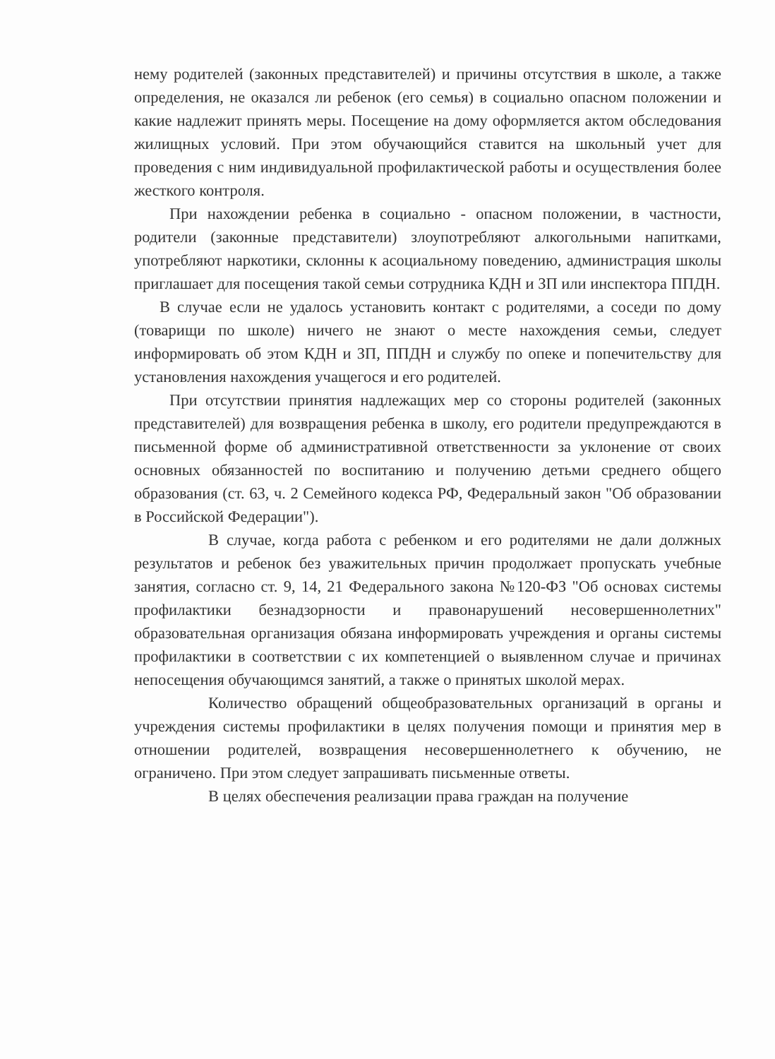нему родителей (законных представителей) и причины отсутствия в школе, а также определения, не оказался ли ребенок (его семья) в социально опасном положении и какие надлежит принять меры. Посещение на дому оформляется актом обследования жилищных условий. При этом обучающийся ставится на школьный учет для проведения с ним индивидуальной профилактической работы и осуществления более жесткого контроля.
При нахождении ребенка в социально - опасном положении, в частности, родители (законные представители) злоупотребляют алкогольными напитками, употребляют наркотики, склонны к асоциальному поведению, администрация школы приглашает для посещения такой семьи сотрудника КДН и ЗП или инспектора ППДН.
В случае если не удалось установить контакт с родителями, а соседи по дому (товарищи по школе) ничего не знают о месте нахождения семьи, следует информировать об этом КДН и ЗП, ППДН и службу по опеке и попечительству для установления нахождения учащегося и его родителей.
При отсутствии принятия надлежащих мер со стороны родителей (законных представителей) для возвращения ребенка в школу, его родители предупреждаются в письменной форме об административной ответственности за уклонение от своих основных обязанностей по воспитанию и получению детьми среднего общего образования (ст. 63, ч. 2 Семейного кодекса РФ, Федеральный закон "Об образовании в Российской Федерации").
В случае, когда работа с ребенком и его родителями не дали должных результатов и ребенок без уважительных причин продолжает пропускать учебные занятия, согласно ст. 9, 14, 21 Федерального закона №120-ФЗ "Об основах системы профилактики безнадзорности и правонарушений несовершеннолетних" образовательная организация обязана информировать учреждения и органы системы профилактики в соответствии с их компетенцией о выявленном случае и причинах непосещения обучающимся занятий, а также о принятых школой мерах.
Количество обращений общеобразовательных организаций в органы и учреждения системы профилактики в целях получения помощи и принятия мер в отношении родителей, возвращения несовершеннолетнего к обучению, не ограничено. При этом следует запрашивать письменные ответы.
В целях обеспечения реализации права граждан на получение